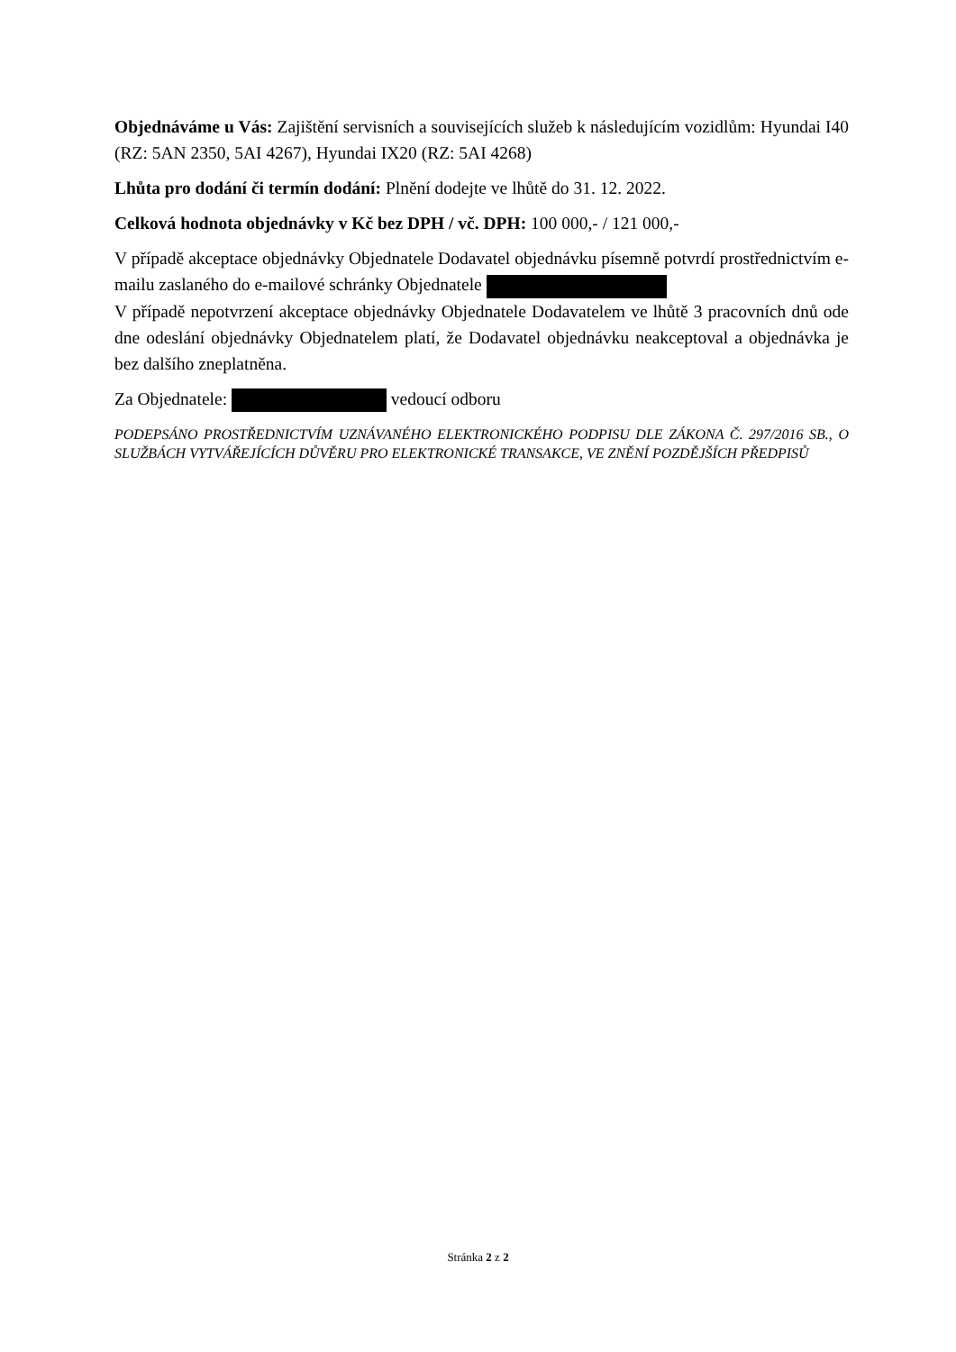Objednáváme u Vás: Zajištění servisních a souvisejících služeb k následujícím vozidlům: Hyundai I40 (RZ: 5AN 2350, 5AI 4267), Hyundai IX20 (RZ: 5AI 4268)
Lhůta pro dodání či termín dodání: Plnění dodejte ve lhůtě do 31. 12. 2022.
Celková hodnota objednávky v Kč bez DPH / vč. DPH: 100 000,- / 121 000,-
V případě akceptace objednávky Objednatele Dodavatel objednávku písemně potvrdí prostřednictvím e-mailu zaslaného do e-mailové schránky Objednatele
V případě nepotvrzení akceptace objednávky Objednatele Dodavatelem ve lhůtě 3 pracovních dnů ode dne odeslání objednávky Objednatelem platí, že Dodavatel objednávku neakceptoval a objednávka je bez dalšího zneplatněna.
Za Objednatele: vedoucí odboru
PODEPSÁNO PROSTŘEDNICTVÍM UZNÁVANÉHO ELEKTRONICKÉHO PODPISU DLE ZÁKONA Č. 297/2016 SB., O SLUŽBÁCH VYTVÁŘEJÍCÍCH DŮVĚRU PRO ELEKTRONICKÉ TRANSAKCE, VE ZNĚNÍ POZDĚJŠÍCH PŘEDPISŮ
Stránka 2 z 2